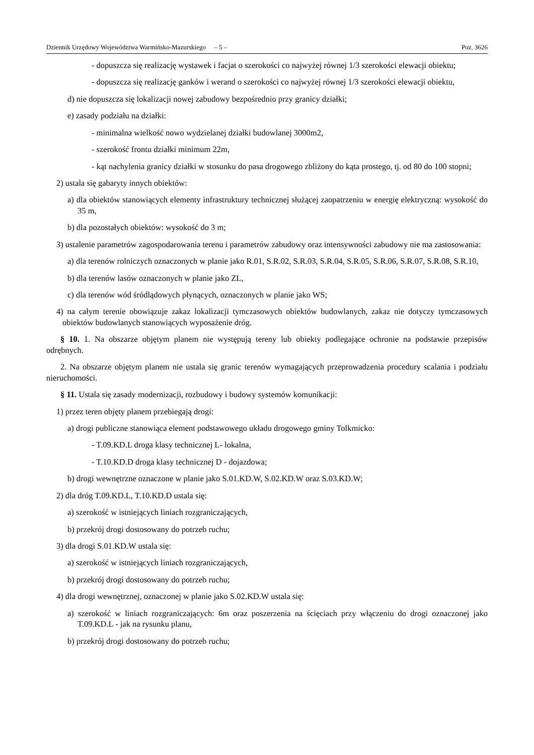Dziennik Urzędowy Województwa Warmińsko-Mazurskiego – 5 – Poz. 3626
- dopuszcza się realizację wystawek i facjat o szerokości co najwyżej równej 1/3 szerokości elewacji obiektu;
- dopuszcza się realizację ganków i werand o szerokości co najwyżej równej 1/3 szerokości elewacji obiektu,
d) nie dopuszcza się lokalizacji nowej zabudowy bezpośrednio przy granicy działki;
e) zasady podziału na działki:
- minimalna wielkość nowo wydzielanej działki budowlanej 3000m2,
- szerokość frontu działki minimum 22m,
- kąt nachylenia granicy działki w stosunku do pasa drogowego zbliżony do kąta prostego, tj. od 80 do 100 stopni;
2) ustala się gabaryty innych obiektów:
a) dla obiektów stanowiących elementy infrastruktury technicznej służącej zaopatrzeniu w energię elektryczną: wysokość do 35 m,
b) dla pozostałych obiektów: wysokość do 3 m;
3) ustalenie parametrów zagospodarowania terenu i parametrów zabudowy oraz intensywności zabudowy nie ma zastosowania:
a) dla terenów rolniczych oznaczonych w planie jako R.01, S.R.02, S.R.03, S.R.04, S.R.05, S.R.06, S.R.07, S.R.08, S.R.10,
b) dla terenów lasów oznaczonych w planie jako ZL,
c) dla terenów wód śródlądowych płynących, oznaczonych w planie jako WS;
4) na całym terenie obowiązuje zakaz lokalizacji tymczasowych obiektów budowlanych, zakaz nie dotyczy tymczasowych obiektów budowlanych stanowiących wyposażenie dróg.
§ 10. 1. Na obszarze objętym planem nie występują tereny lub obiekty podlegające ochronie na podstawie przepisów odrębnych.
2. Na obszarze objętym planem nie ustala się granic terenów wymagających przeprowadzenia procedury scalania i podziału nieruchomości.
§ 11. Ustala się zasady modernizacji, rozbudowy i budowy systemów komunikacji:
1) przez teren objęty planem przebiegają drogi:
a) drogi publiczne stanowiąca element podstawowego układu drogowego gminy Tolkmicko:
- T.09.KD.L droga klasy technicznej L- lokalna,
- T.10.KD.D droga klasy technicznej D - dojazdowa;
b) drogi wewnętrzne oznaczone w planie jako S.01.KD.W, S.02.KD.W oraz S.03.KD.W;
2) dla dróg T.09.KD.L, T.10.KD.D ustala się:
a) szerokość w istniejących liniach rozgraniczających,
b) przekrój drogi dostosowany do potrzeb ruchu;
3) dla drogi S.01.KD.W ustala się:
a) szerokość w istniejących liniach rozgraniczających,
b) przekrój drogi dostosowany do potrzeb ruchu;
4) dla drogi wewnętrznej, oznaczonej w planie jako S.02.KD.W ustala się:
a) szerokość w liniach rozgraniczających: 6m oraz poszerzenia na ścięciach przy włączeniu do drogi oznaczonej jako T.09.KD.L - jak na rysunku planu,
b) przekrój drogi dostosowany do potrzeb ruchu;